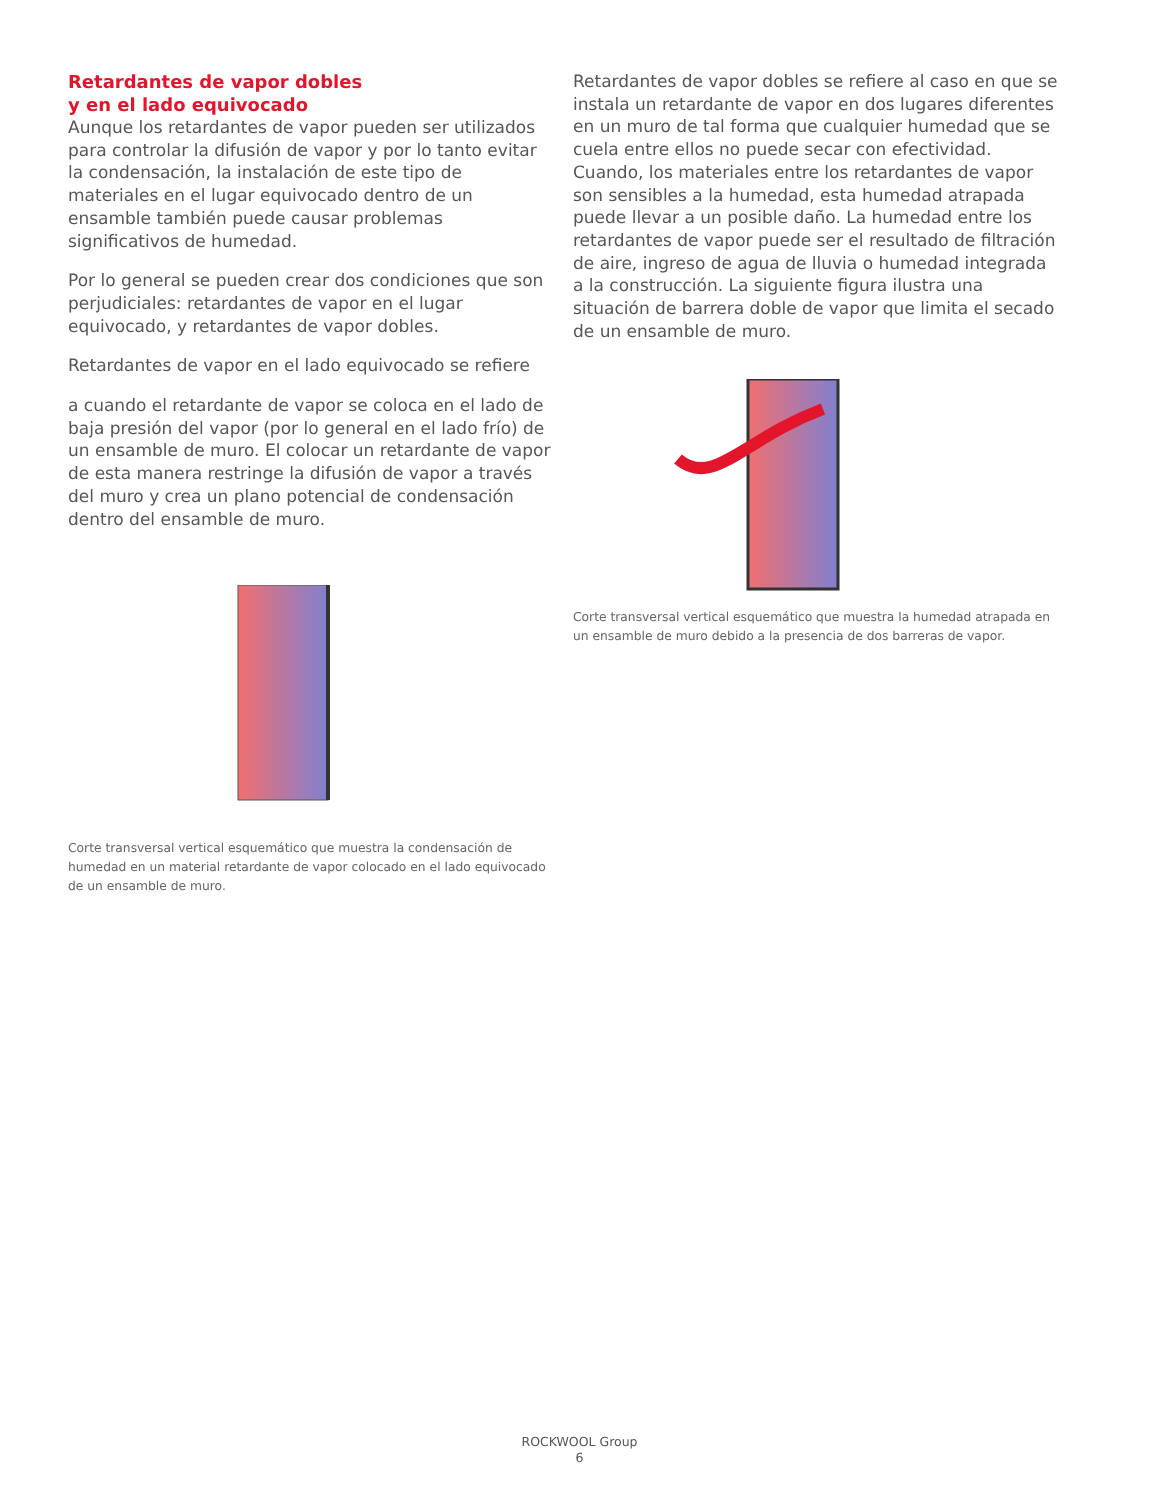Retardantes de vapor dobles
y en el lado equivocado
Aunque los retardantes de vapor pueden ser utilizados para controlar la difusión de vapor y por lo tanto evitar la condensación, la instalación de este tipo de materiales en el lugar equivocado dentro de un ensamble también puede causar problemas significativos de humedad.
Por lo general se pueden crear dos condiciones que son perjudiciales: retardantes de vapor en el lugar equivocado, y retardantes de vapor dobles.
Retardantes de vapor en el lado equivocado se refiere
a cuando el retardante de vapor se coloca en el lado de baja presión del vapor (por lo general en el lado frío) de un ensamble de muro. El colocar un retardante de vapor de esta manera restringe la difusión de vapor a través del muro y crea un plano potencial de condensación dentro del ensamble de muro.
Corte transversal vertical esquemático que muestra la condensación de humedad en un material retardante de vapor colocado en el lado equivocado de un ensamble de muro.
Retardantes de vapor dobles se refiere al caso en que se instala un retardante de vapor en dos lugares diferentes en un muro de tal forma que cualquier humedad que se cuela entre ellos no puede secar con efectividad. Cuando, los materiales entre los retardantes de vapor son sensibles a la humedad, esta humedad atrapada puede llevar a un posible daño. La humedad entre los retardantes de vapor puede ser el resultado de filtración de aire, ingreso de agua de lluvia o humedad integrada a la construcción. La siguiente figura ilustra una situación de barrera doble de vapor que limita el secado de un ensamble de muro.
Corte transversal vertical esquemático que muestra la humedad atrapada en un ensamble de muro debido a la presencia de dos barreras de vapor.
ROCKWOOL Group
6